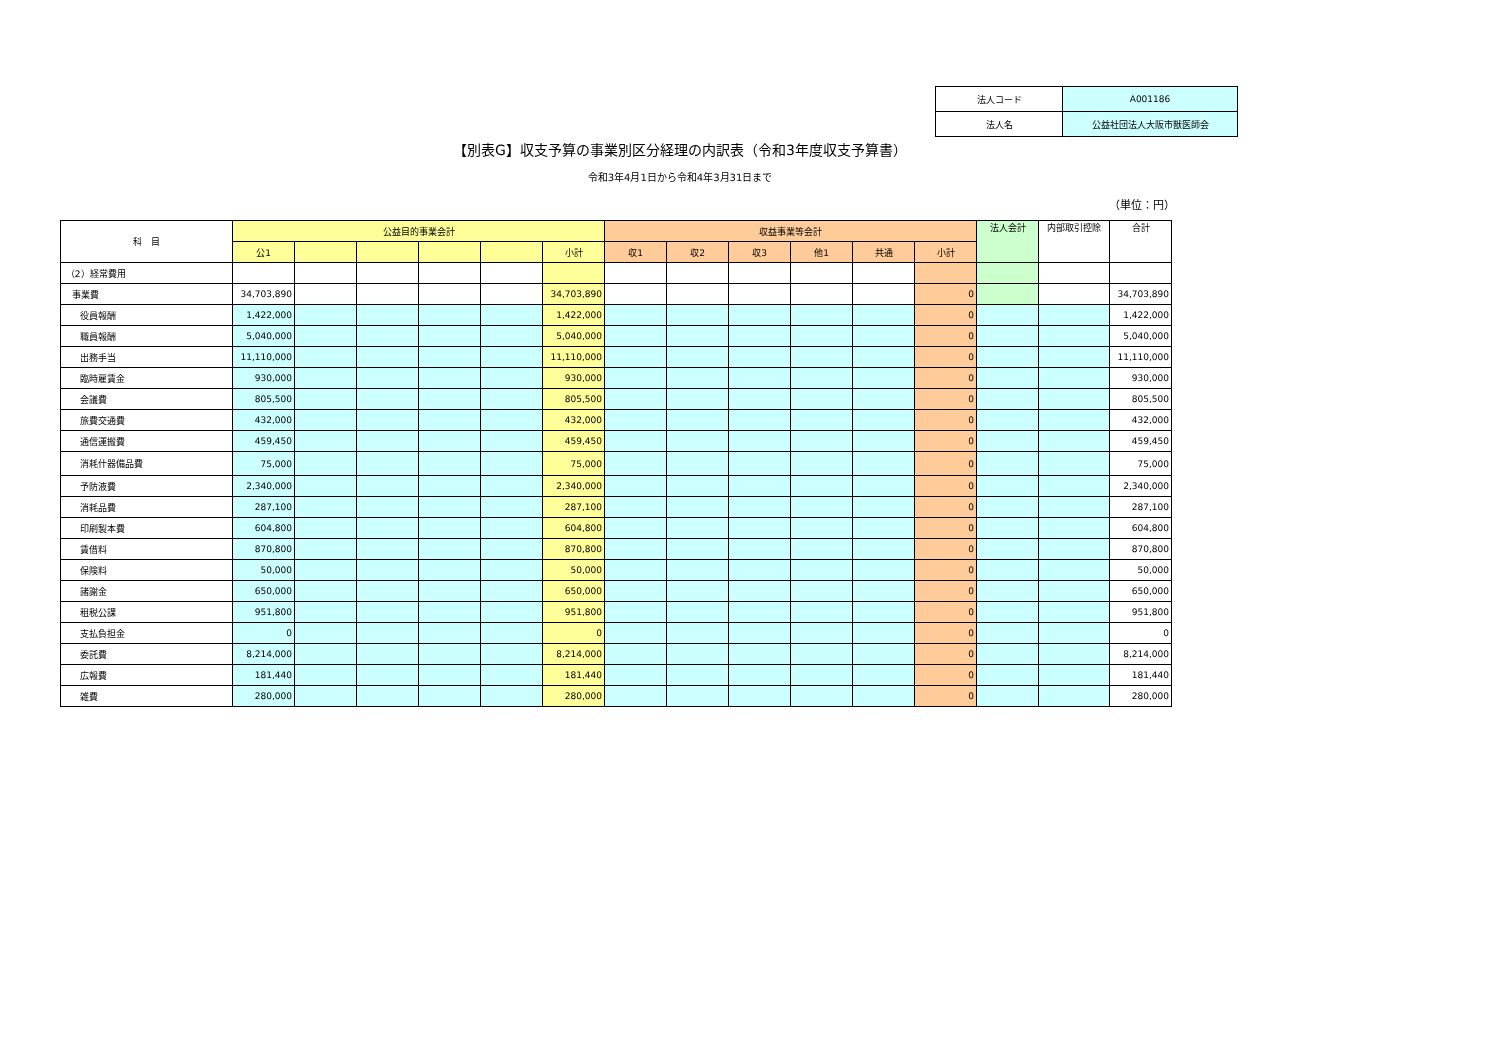| 法人コード | A001186 |
| 法人名 | 公益社団法人大阪市獣医師会 |
【別表G】収支予算の事業別区分経理の内訳表（令和3年度収支予算書）
令和3年4月1日から令和4年3月31日まで
（単位：円）
| 科 目 | 公益目的事業会計 | | | | | | 収益事業等会計 | | | | | | 法人会計 | 内部取引控除 | 合計 |
| --- | --- | --- | --- | --- | --- | --- | --- | --- | --- | --- | --- | --- | --- | --- | --- |
| | 公1 | | | | | 小計 | 収1 | 収2 | 収3 | 他1 | 共通 | 小計 | | | |
| （2）経常費用 | | | | | | | | | | | | | | | |
| 事業費 | 34,703,890 | | | | | 34,703,890 | | | | | | 0 | | | 34,703,890 |
| 役員報酬 | 1,422,000 | | | | | 1,422,000 | | | | | | 0 | | | 1,422,000 |
| 職員報酬 | 5,040,000 | | | | | 5,040,000 | | | | | | 0 | | | 5,040,000 |
| 出務手当 | 11,110,000 | | | | | 11,110,000 | | | | | | 0 | | | 11,110,000 |
| 臨時雇賃金 | 930,000 | | | | | 930,000 | | | | | | 0 | | | 930,000 |
| 会議費 | 805,500 | | | | | 805,500 | | | | | | 0 | | | 805,500 |
| 旅費交通費 | 432,000 | | | | | 432,000 | | | | | | 0 | | | 432,000 |
| 通信運搬費 | 459,450 | | | | | 459,450 | | | | | | 0 | | | 459,450 |
| 消耗什器備品費 | 75,000 | | | | | 75,000 | | | | | | 0 | | | 75,000 |
| 予防液費 | 2,340,000 | | | | | 2,340,000 | | | | | | 0 | | | 2,340,000 |
| 消耗品費 | 287,100 | | | | | 287,100 | | | | | | 0 | | | 287,100 |
| 印刷製本費 | 604,800 | | | | | 604,800 | | | | | | 0 | | | 604,800 |
| 賃借料 | 870,800 | | | | | 870,800 | | | | | | 0 | | | 870,800 |
| 保険料 | 50,000 | | | | | 50,000 | | | | | | 0 | | | 50,000 |
| 諸謝金 | 650,000 | | | | | 650,000 | | | | | | 0 | | | 650,000 |
| 租税公課 | 951,800 | | | | | 951,800 | | | | | | 0 | | | 951,800 |
| 支払負担金 | 0 | | | | | 0 | | | | | | 0 | | | 0 |
| 委託費 | 8,214,000 | | | | | 8,214,000 | | | | | | 0 | | | 8,214,000 |
| 広報費 | 181,440 | | | | | 181,440 | | | | | | 0 | | | 181,440 |
| 雑費 | 280,000 | | | | | 280,000 | | | | | | 0 | | | 280,000 |